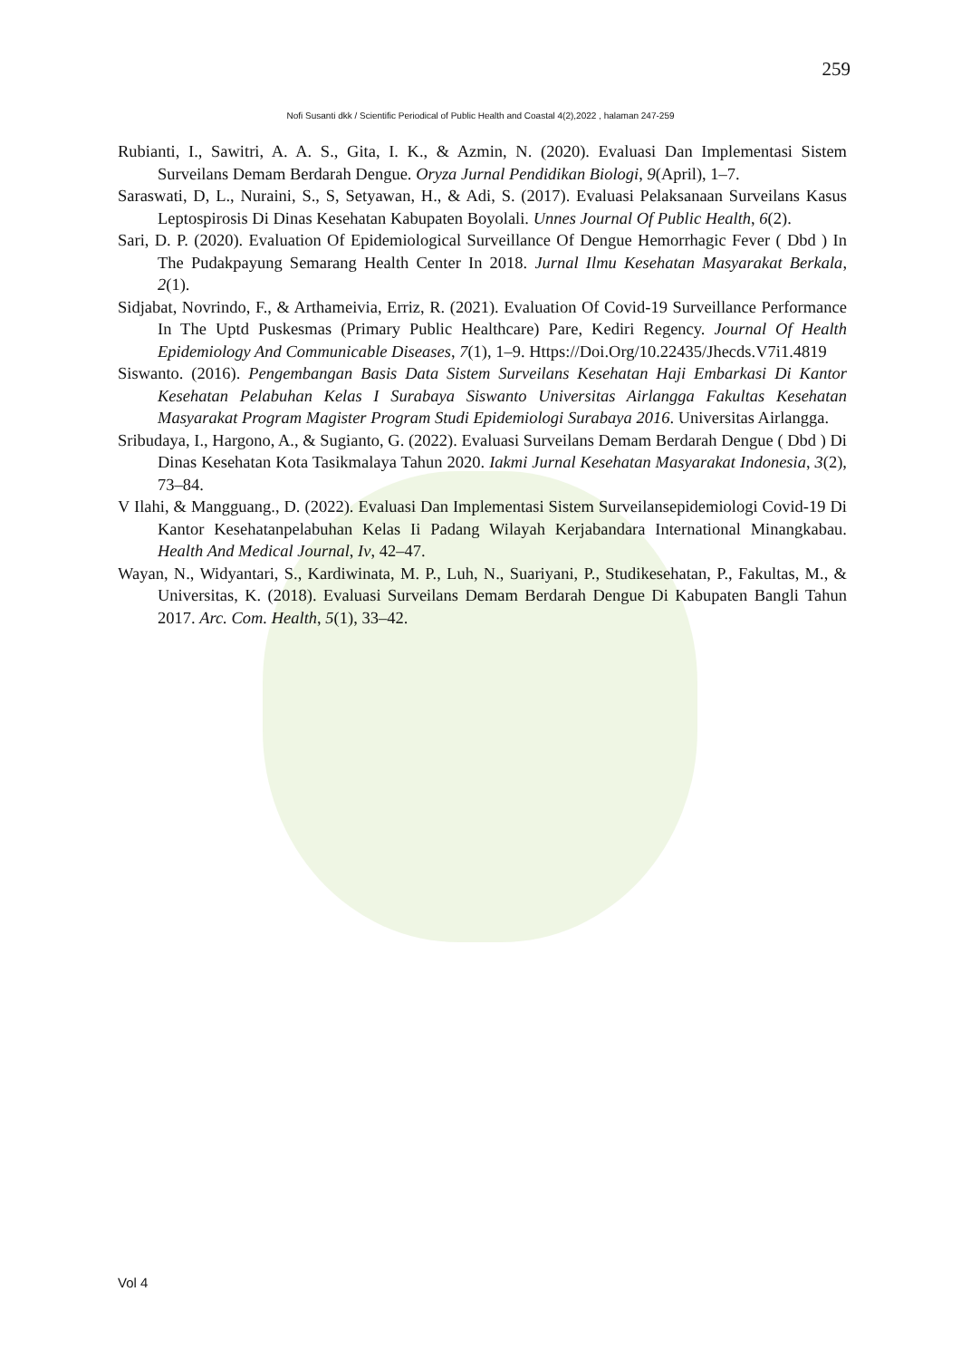259
Nofi Susanti dkk / Scientific Periodical of Public Health and Coastal 4(2),2022 , halaman 247-259
Rubianti, I., Sawitri, A. A. S., Gita, I. K., & Azmin, N. (2020). Evaluasi Dan Implementasi Sistem Surveilans Demam Berdarah Dengue. Oryza Jurnal Pendidikan Biologi, 9(April), 1–7.
Saraswati, D, L., Nuraini, S., S, Setyawan, H., & Adi, S. (2017). Evaluasi Pelaksanaan Surveilans Kasus Leptospirosis Di Dinas Kesehatan Kabupaten Boyolali. Unnes Journal Of Public Health, 6(2).
Sari, D. P. (2020). Evaluation Of Epidemiological Surveillance Of Dengue Hemorrhagic Fever ( Dbd ) In The Pudakpayung Semarang Health Center In 2018. Jurnal Ilmu Kesehatan Masyarakat Berkala, 2(1).
Sidjabat, Novrindo, F., & Arthameivia, Erriz, R. (2021). Evaluation Of Covid-19 Surveillance Performance In The Uptd Puskesmas (Primary Public Healthcare) Pare, Kediri Regency. Journal Of Health Epidemiology And Communicable Diseases, 7(1), 1–9. Https://Doi.Org/10.22435/Jhecds.V7i1.4819
Siswanto. (2016). Pengembangan Basis Data Sistem Surveilans Kesehatan Haji Embarkasi Di Kantor Kesehatan Pelabuhan Kelas I Surabaya Siswanto Universitas Airlangga Fakultas Kesehatan Masyarakat Program Magister Program Studi Epidemiologi Surabaya 2016. Universitas Airlangga.
Sribudaya, I., Hargono, A., & Sugianto, G. (2022). Evaluasi Surveilans Demam Berdarah Dengue ( Dbd ) Di Dinas Kesehatan Kota Tasikmalaya Tahun 2020. Iakmi Jurnal Kesehatan Masyarakat Indonesia, 3(2), 73–84.
V Ilahi, & Mangguang., D. (2022). Evaluasi Dan Implementasi Sistem Surveilansepidemiologi Covid-19 Di Kantor Kesehatanpelabuhan Kelas Ii Padang Wilayah Kerjabandara International Minangkabau. Health And Medical Journal, Iv, 42–47.
Wayan, N., Widyantari, S., Kardiwinata, M. P., Luh, N., Suariyani, P., Studikesehatan, P., Fakultas, M., & Universitas, K. (2018). Evaluasi Surveilans Demam Berdarah Dengue Di Kabupaten Bangli Tahun 2017. Arc. Com. Health, 5(1), 33–42.
Vol 4